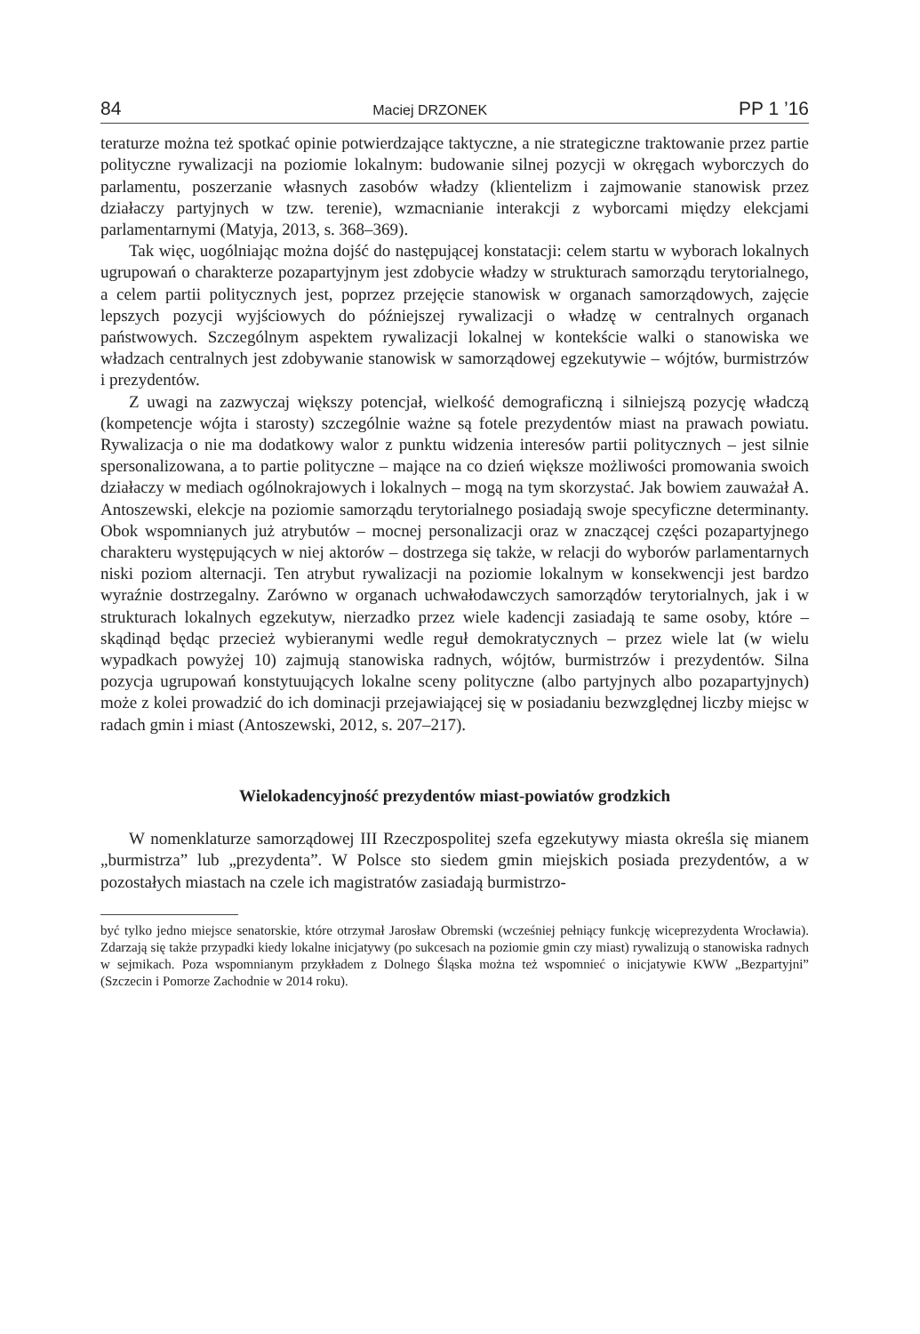84 Maciej DRZONEK PP 1 ’16
teraturze można też spotkać opinie potwierdzające taktyczne, a nie strategiczne traktowanie przez partie polityczne rywalizacji na poziomie lokalnym: budowanie silnej pozycji w okręgach wyborczych do parlamentu, poszerzanie własnych zasobów władzy (klientelizm i zajmowanie stanowisk przez działaczy partyjnych w tzw. terenie), wzmacnianie interakcji z wyborcami między elekcjami parlamentarnymi (Matyja, 2013, s. 368–369).
Tak więc, uogólniając można dojść do następującej konstatacji: celem startu w wyborach lokalnych ugrupowań o charakterze pozapartyjnym jest zdobycie władzy w strukturach samorządu terytorialnego, a celem partii politycznych jest, poprzez przejęcie stanowisk w organach samorządowych, zajęcie lepszych pozycji wyjściowych do późniejszej rywalizacji o władzę w centralnych organach państwowych. Szczególnym aspektem rywalizacji lokalnej w kontekście walki o stanowiska we władzach centralnych jest zdobywanie stanowisk w samorządowej egzekutywie – wójtów, burmistrzów i prezydentów.
Z uwagi na zazwyczaj większy potencjał, wielkość demograficzną i silniejszą pozycję władczą (kompetencje wójta i starosty) szczególnie ważne są fotele prezydentów miast na prawach powiatu. Rywalizacja o nie ma dodatkowy walor z punktu widzenia interesów partii politycznych – jest silnie spersonalizowana, a to partie polityczne – mające na co dzień większe możliwości promowania swoich działaczy w mediach ogólnokrajowych i lokalnych – mogą na tym skorzystać. Jak bowiem zauważał A. Antoszewski, elekcje na poziomie samorządu terytorialnego posiadają swoje specyficzne determinanty. Obok wspomnianych już atrybutów – mocnej personalizacji oraz w znaczącej części pozapartyjnego charakteru występujących w niej aktorów – dostrzega się także, w relacji do wyborów parlamentarnych niski poziom alternacji. Ten atrybut rywalizacji na poziomie lokalnym w konsekwencji jest bardzo wyraźnie dostrzegalny. Zarówno w organach uchwałodawczych samorządów terytorialnych, jak i w strukturach lokalnych egzekutyw, nierzadko przez wiele kadencji zasiadają te same osoby, które – skądinąd będąc przecież wybieranymi wedle reguł demokratycznych – przez wiele lat (w wielu wypadkach powyżej 10) zajmują stanowiska radnych, wójtów, burmistrzów i prezydentów. Silna pozycja ugrupowań konstytuujących lokalne sceny polityczne (albo partyjnych albo pozapartyjnych) może z kolei prowadzić do ich dominacji przejawiającej się w posiadaniu bezwzględnej liczby miejsc w radach gmin i miast (Antoszewski, 2012, s. 207–217).
Wielokadencyjność prezydentów miast-powiatów grodzkich
W nomenklaturze samorządowej III Rzeczpospolitej szefa egzekutywy miasta określa się mianem „burmistrza” lub „prezydenta”. W Polsce sto siedem gmin miejskich posiada prezydentów, a w pozostałych miastach na czele ich magistratów zasiadają burmistrzo-
być tylko jedno miejsce senatorskie, które otrzymał Jarosław Obremski (wcześniej pełniący funkcję wiceprezydenta Wrocławia). Zdarzają się także przypadki kiedy lokalne inicjatywy (po sukcesach na poziomie gmin czy miast) rywalizują o stanowiska radnych w sejmikach. Poza wspomnianym przykładem z Dolnego Śląska można też wspomnieć o inicjatywie KWW „Bezpartyjni” (Szczecin i Pomorze Zachodnie w 2014 roku).